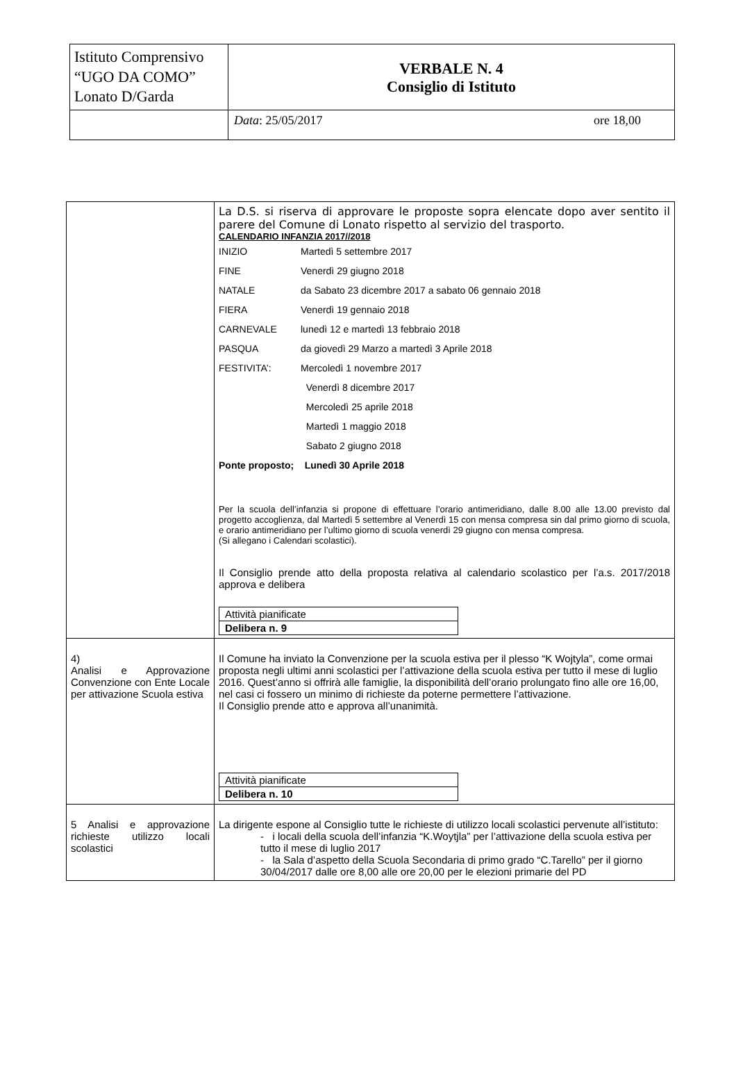| Istituto Comprensivo “UGO DA COMO” Lonato D/Garda | VERBALE N. 4 Consiglio di Istituto |
| | Data : 25/05/2017 ore 18,00 |
| | La D.S. si riserva di approvare le proposte sopra elencate dopo aver sentito il parere del Comune di Lonato rispetto al servizio del trasporto. CALENDARIO INFANZIA 2017//2018 / INIZIO / Martedì 5 settembre 2017 / / FINE / Venerdì 29 giugno 2018 / / NATALE / da Sabato 23 dicembre 2017 a sabato 06 gennaio 2018 / / FIERA / Venerdì 19 gennaio 2018 / / CARNEVALE / lunedì 12 e martedì 13 febbraio 2018 / / PASQUA / da giovedì 29 Marzo a martedì 3 Aprile 2018 / / FESTIVITA’: / Mercoledì 1 novembre 2017 / / / Venerdì 8 dicembre 2017 / / / Mercoledì 25 aprile 2018 / / / Martedì 1 maggio 2018 / / / Sabato 2 giugno 2018 / / Ponte proposto; Lunedì 30 Aprile 2018 / / Per la scuola dell’infanzia si propone di effettuare l’orario antimeridiano, dalle 8.00 alle 13.00 previsto dal progetto accoglienza, dal Martedì 5 settembre al Venerdì 15 con mensa compresa sin dal primo giorno di scuola, e orario antimeridiano per l’ultimo giorno di scuola venerdì 29 giugno con mensa compresa. (Si allegano i Calendari scolastici). Il Consiglio prende atto della proposta relativa al calendario scolastico per l’a.s. 2017/2018 approva e delibera / Attività pianificate / / Delibera n. 9 / |
| 4) Analisi e Approvazione Convenzione con Ente Locale per attivazione Scuola estiva | Il Comune ha inviato la Convenzione per la scuola estiva per il plesso “K Wojtyla”, come ormai proposta negli ultimi anni scolastici per l’attivazione della scuola estiva per tutto il mese di luglio 2016. Quest’anno si offrirà alle famiglie, la disponibilità dell’orario prolungato fino alle ore 16,00, nel casi ci fossero un minimo di richieste da poterne permettere l’attivazione. Il Consiglio prende atto e approva all’unanimità. / Attività pianificate / / Delibera n. 10 / |
| 5 Analisi e approvazione richieste utilizzo locali scolastici | La dirigente espone al Consiglio tutte le richieste di utilizzo locali scolastici pervenute all’istituto: - i locali della scuola dell’infanzia “K.Woytjla” per l’attivazione della scuola estiva per tutto il mese di luglio 2017 - la Sala d’aspetto della Scuola Secondaria di primo grado “C.Tarello” per il giorno 30/04/2017 dalle ore 8,00 alle ore 20,00 per le elezioni primarie del PD |